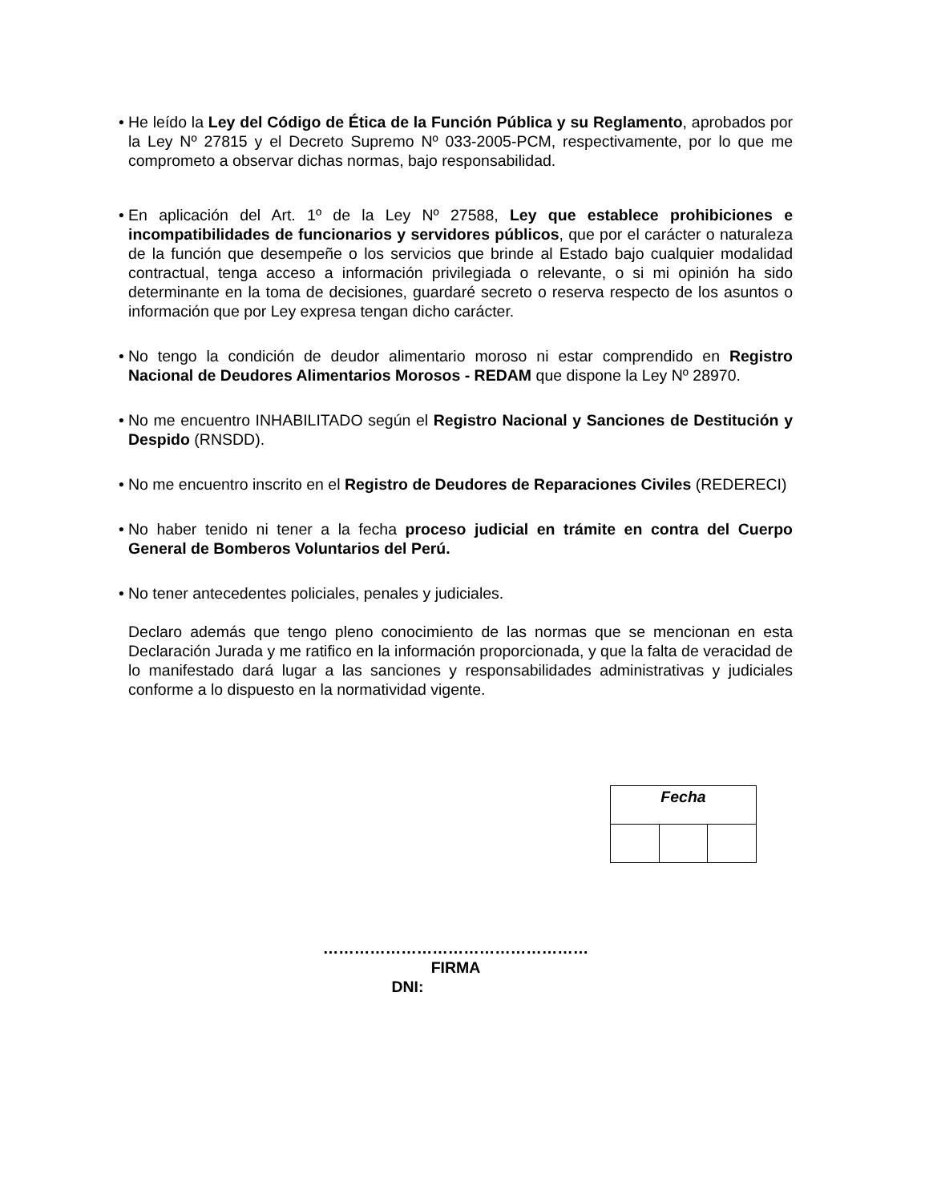• He leído la Ley del Código de Ética de la Función Pública y su Reglamento, aprobados por la Ley Nº 27815 y el Decreto Supremo Nº 033-2005-PCM, respectivamente, por lo que me comprometo a observar dichas normas, bajo responsabilidad.
• En aplicación del Art. 1º de la Ley Nº 27588, Ley que establece prohibiciones e incompatibilidades de funcionarios y servidores públicos, que por el carácter o naturaleza de la función que desempeñe o los servicios que brinde al Estado bajo cualquier modalidad contractual, tenga acceso a información privilegiada o relevante, o si mi opinión ha sido determinante en la toma de decisiones, guardaré secreto o reserva respecto de los asuntos o información que por Ley expresa tengan dicho carácter.
• No tengo la condición de deudor alimentario moroso ni estar comprendido en Registro Nacional de Deudores Alimentarios Morosos - REDAM que dispone la Ley Nº 28970.
• No me encuentro INHABILITADO según el Registro Nacional y Sanciones de Destitución y Despido (RNSDD).
• No me encuentro inscrito en el Registro de Deudores de Reparaciones Civiles (REDERECI)
• No haber tenido ni tener a la fecha proceso judicial en trámite en contra del Cuerpo General de Bomberos Voluntarios del Perú.
• No tener antecedentes policiales, penales y judiciales.
Declaro además que tengo pleno conocimiento de las normas que se mencionan en esta Declaración Jurada y me ratifico en la información proporcionada, y que la falta de veracidad de lo manifestado dará lugar a las sanciones y responsabilidades administrativas y judiciales conforme a lo dispuesto en la normatividad vigente.
| Fecha | | |
……………………………………………
FIRMA
DNI: